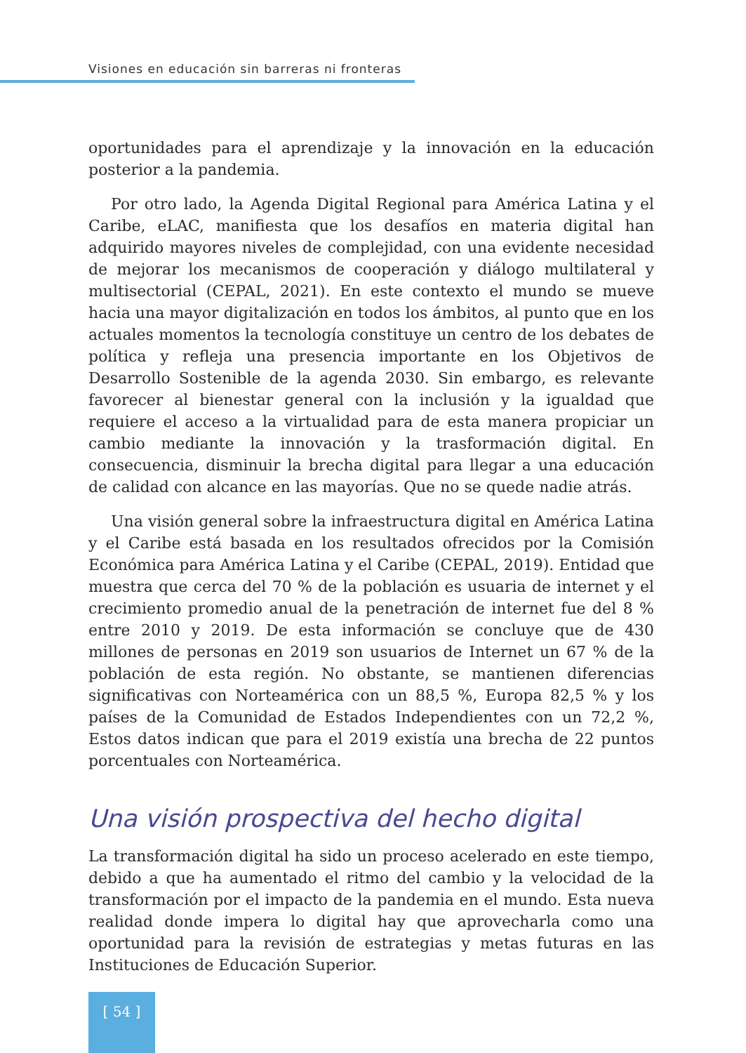Visiones en educación sin barreras ni fronteras
oportunidades para el aprendizaje y la innovación en la educación posterior a la pandemia.
Por otro lado, la Agenda Digital Regional para América Latina y el Caribe, eLAC, manifiesta que los desafíos en materia digital han adquirido mayores niveles de complejidad, con una evidente necesidad de mejorar los mecanismos de cooperación y diálogo multilateral y multisectorial (CEPAL, 2021). En este contexto el mundo se mueve hacia una mayor digitalización en todos los ámbitos, al punto que en los actuales momentos la tecnología constituye un centro de los debates de política y refleja una presencia importante en los Objetivos de Desarrollo Sostenible de la agenda 2030. Sin embargo, es relevante favorecer al bienestar general con la inclusión y la igualdad que requiere el acceso a la virtualidad para de esta manera propiciar un cambio mediante la innovación y la trasformación digital. En consecuencia, disminuir la brecha digital para llegar a una educación de calidad con alcance en las mayorías. Que no se quede nadie atrás.
Una visión general sobre la infraestructura digital en América Latina y el Caribe está basada en los resultados ofrecidos por la Comisión Económica para América Latina y el Caribe (CEPAL, 2019). Entidad que muestra que cerca del 70 % de la población es usuaria de internet y el crecimiento promedio anual de la penetración de internet fue del 8 % entre 2010 y 2019. De esta información se concluye que de 430 millones de personas en 2019 son usuarios de Internet un 67 % de la población de esta región. No obstante, se mantienen diferencias significativas con Norteamérica con un 88,5 %, Europa 82,5 % y los países de la Comunidad de Estados Independientes con un 72,2 %, Estos datos indican que para el 2019 existía una brecha de 22 puntos porcentuales con Norteamérica.
Una visión prospectiva del hecho digital
La transformación digital ha sido un proceso acelerado en este tiempo, debido a que ha aumentado el ritmo del cambio y la velocidad de la transformación por el impacto de la pandemia en el mundo. Esta nueva realidad donde impera lo digital hay que aprovecharla como una oportunidad para la revisión de estrategias y metas futuras en las Instituciones de Educación Superior.
[ 54 ]